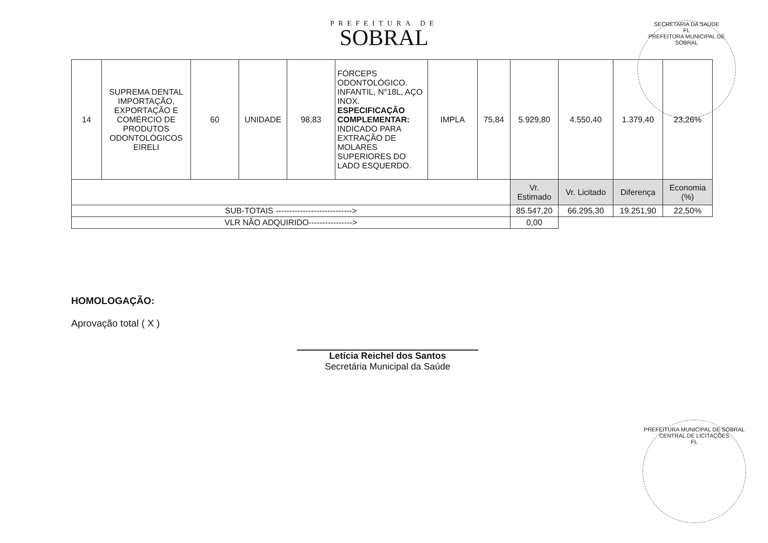PREFEITURA DE
SOBRAL
| 14 | SUPREMA DENTAL IMPORTAÇÃO, EXPORTAÇÃO E COMÉRCIO DE PRODUTOS ODONTOLÓGICOS EIRELI | 60 | UNIDADE | 98,83 | FÓRCEPS ODONTOLÓGICO. INFANTIL, N°18L, AÇO INOX. ESPECIFICAÇÃO COMPLEMENTAR: INDICADO PARA EXTRAÇÃO DE MOLARES SUPERIORES DO LADO ESQUERDO. | IMPLA | 75,84 | 5.929,80 | 4.550,40 | 1.379,40 | 23,26% |
| | | | | | | | | Vr. Estimado | Vr. Licitado | Diferença | Economia (%) |
| SUB-TOTAIS ----------------------------> | | | | | | | | 85.547,20 | 66.295,30 | 19.251,90 | 22,50% |
| VLR NÃO ADQUIRIDO----------------> | | | | | | | | 0,00 | | | |
HOMOLOGAÇÃO:
Aprovação total ( X )
Letícia Reichel dos Santos
Secretária Municipal da Saúde
SECRETARIA DA SAÚDE
FL
PREFEITURA MUNICIPAL DE SOBRAL
PREFEITURA MUNICIPAL DE SOBRAL
CENTRAL DE LICITAÇÕES
FL